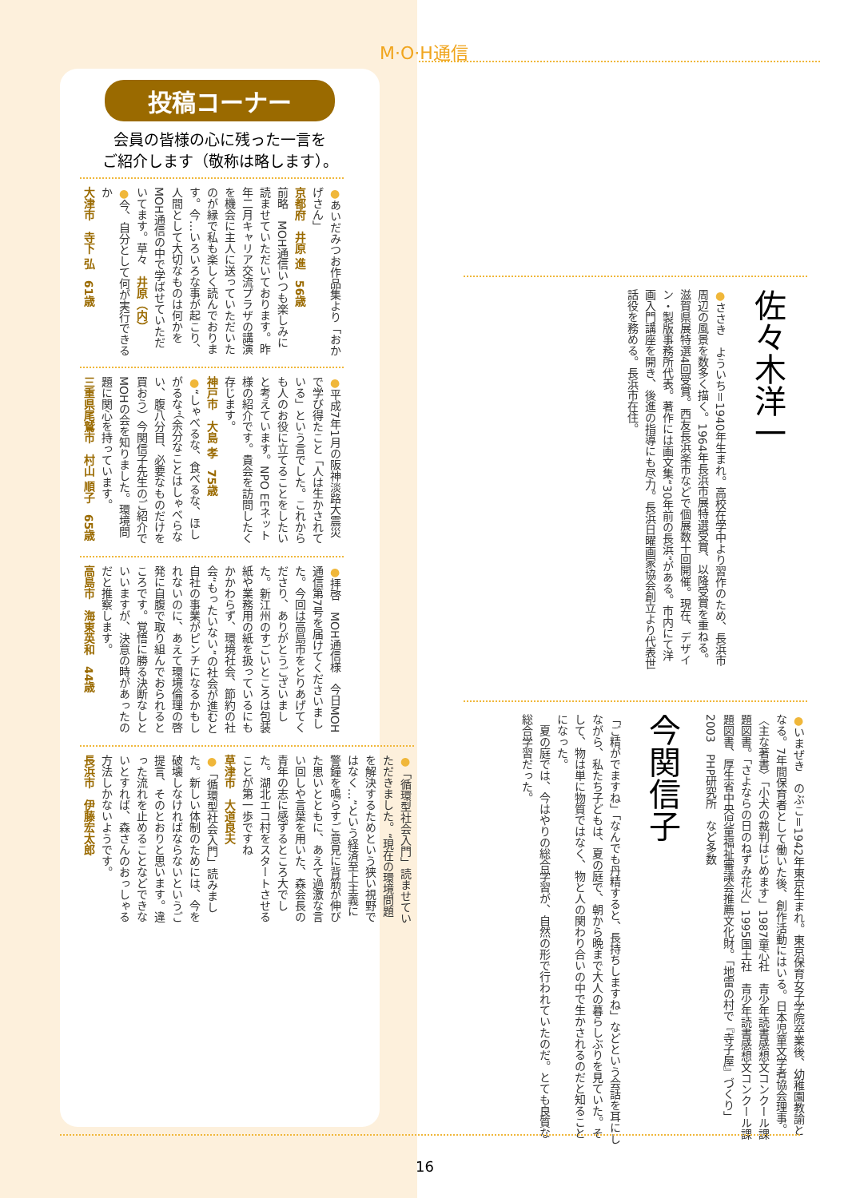M·O·H通信
投稿コーナー
会員の皆様の心に残った一言を
ご紹介します（敬称は略します）。
●あいだみつお作品集より「おかげさん」
京都府　井原 進　56歳
前略　MOH通信いつも楽しみに読ませていただいております。昨年二月キャリア交流プラザの講演を機会に主人に送っていただいたのが縁で私も楽しく読んでおります。今…いろいろな事が起こり、人間として大切なものは何かをMOH通信の中で学ばせていただいてます。草々　井原（内）
●今、自分として何が実行できるか
大津市　寺下 弘　61歳
●平成7年1月の阪神淡路大震災で学び得たこと「人は生かされている」という言でした。これからも人のお役に立てることをしたいと考えています。NPO EEネット様の紹介です。貴会を訪問したく存じます。
神戸市　大島 孝　75歳
●“しゃべるな、食べるな、ほしがるな”（余分なことはしゃべらない、腹八分目、必要なものだけを買おう）今関信子先生のご紹介でMOHの会を知りました。環境問題に関心を持っています。
三重県尾鷲市　村山 順子　65歳
●拝啓　MOH通信様　今日MOH通信第7号を届けてくださいました。今回は高島市をとりあげてくださり、ありがとうございました。新江州のすごいところは包装紙や業務用の紙を扱っているにもかかわらず、環境社会、節約の社会“もったいない”の社会が進むと自社の事業がピンチになるかもしれないのに、あえて環境倫理の啓発に自腹で取り組んでおられるところです。覚悟に勝る決断なしといいますが、決意の時があったのだと推察します。
高島市　海東英和　44歳
●「循環型社会入門」読ませていただきました。“現在の環境問題を解決するためという狭い視野ではなく…”という経済至上主義に警鐘を鳴らすご意見に背筋が伸びた思いとともに、あえて過激な言い回しや言葉を用いた、森会長の青年の志に感ずるところ大でした。湖北エコ村をスタートさせることが第一歩ですね
草津市　大道良夫
●「循環型社会入門」読みました。新しい体制のためには、今を破壊しなければならないというご提言、そのとおりと思います。違った流れを止めることなどできないとすれば、森さんのおっしゃる方法しかないようです。
長浜市　伊藤宏太郎
●ささき　よういち＝1940年生まれ。高校在学中より習作のため、長浜市周辺の風景を数多く描く。1964年長浜市展特選受賞、以降受賞を重ねる。滋賀県展特選4回受賞。西友長浜楽市などで個展数十回開催。現在、デザイン・製版事務所代表。著作には画文集“30年前の長浜”がある。市内にて洋画入門講座を開き、後進の指導にも尽力。長浜日曜画家協会創立より代表世話役を務める。長浜市在住。
佐々木洋一
「ご精がでますね」「なんでも丹精すると、長持ちしますね」などという会話を耳にしながら、私たち子どもは、夏の庭で、朝から晩まで大人の暮らしぶりを見ていた。そして、物は単に物質ではなく、物と人の関わり合いの中で生かされるのだと知ることになった。
　夏の庭では、今はやりの総合学習が、自然の形で行われていたのだ。とても良質な総合学習だった。
今関信子
●いまぜき　のぶこ＝1942年東京生まれ。東京保育女子学院卒業後、幼稚園教諭となる。7年間保育者として働いた後、創作活動にはいる。日本児童文学者協会理事。
〈主な著書〉「小犬の裁判はじめます」1987童心社　青少年読書感想文コンクール課題図書。「さよならの日のねずみ花火」1995国土社　青少年読書感想文コンクール課題図書、厚生省中央児童福祉審議会推薦文化財。「地雷の村で『寺子屋』づくり」2003　PHP研究所　など多数
16